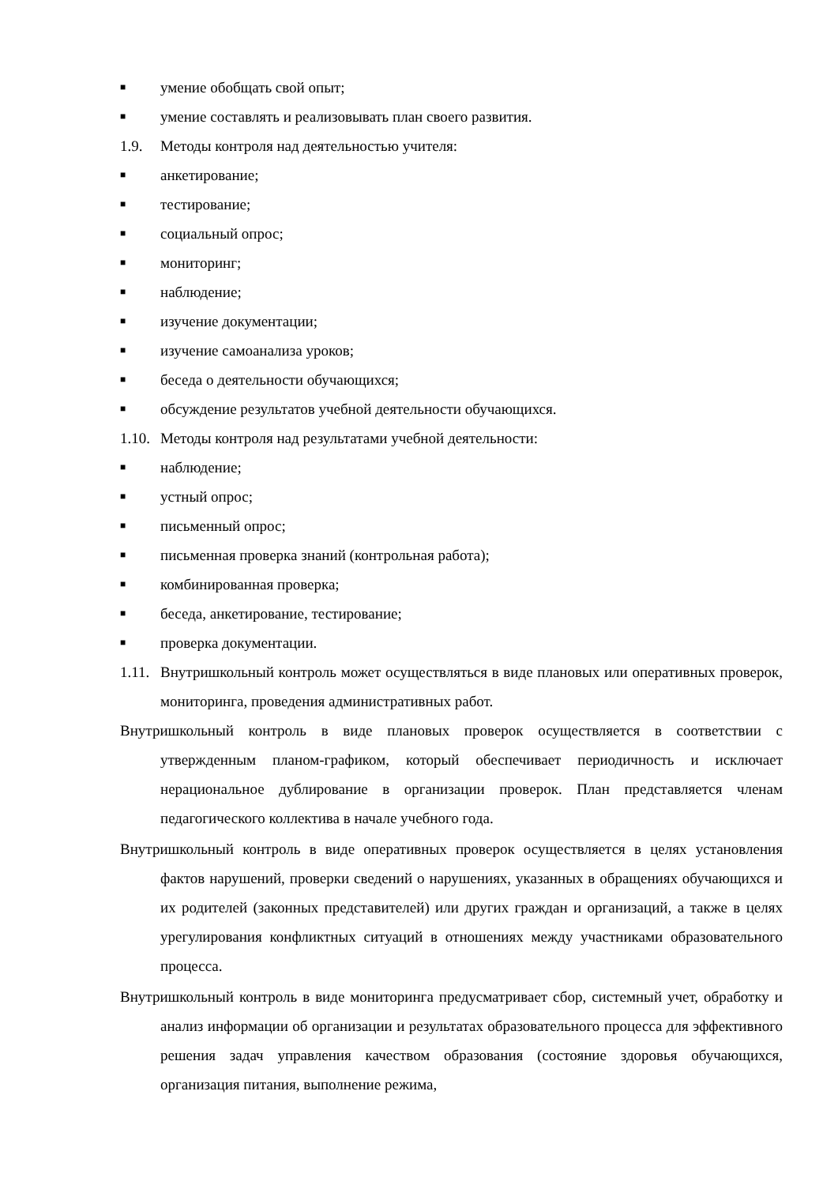■ умение обобщать свой опыт;
■ умение составлять и реализовывать план своего развития.
1.9. Методы контроля над деятельностью учителя:
■ анкетирование;
■ тестирование;
■ социальный опрос;
■ мониторинг;
■ наблюдение;
■ изучение документации;
■ изучение самоанализа уроков;
■ беседа о деятельности обучающихся;
■ обсуждение результатов учебной деятельности обучающихся.
1.10. Методы контроля над результатами учебной деятельности:
■ наблюдение;
■ устный опрос;
■ письменный опрос;
■ письменная проверка знаний (контрольная работа);
■ комбинированная проверка;
■ беседа, анкетирование, тестирование;
■ проверка документации.
1.11. Внутришкольный контроль может осуществляться в виде плановых или оперативных проверок, мониторинга, проведения административных работ.
Внутришкольный контроль в виде плановых проверок осуществляется в соответствии с утвержденным планом-графиком, который обеспечивает периодичность и исключает нерациональное дублирование в организации проверок. План представляется членам педагогического коллектива в начале учебного года.
Внутришкольный контроль в виде оперативных проверок осуществляется в целях установления фактов нарушений, проверки сведений о нарушениях, указанных в обращениях обучающихся и их родителей (законных представителей) или других граждан и организаций, а также в целях урегулирования конфликтных ситуаций в отношениях между участниками образовательного процесса.
Внутришкольный контроль в виде мониторинга предусматривает сбор, системный учет, обработку и анализ информации об организации и результатах образовательного процесса для эффективного решения задач управления качеством образования (состояние здоровья обучающихся, организация питания, выполнение режима,